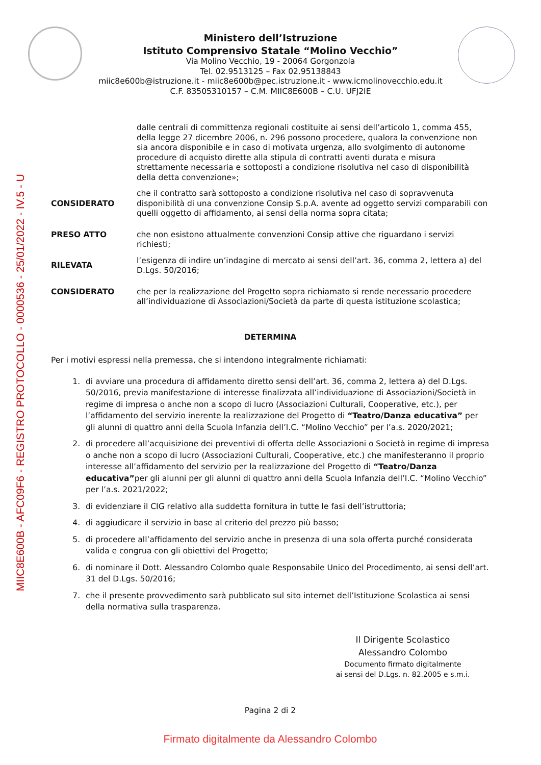MIIC8E600B - AFC09F6 - REGISTRO PROTOCOLLO - 0000536 - 25/01/2022 - IV.5 - U
Ministero dell’Istruzione
Istituto Comprensivo Statale “Molino Vecchio”
Via Molino Vecchio, 19 - 20064 Gorgonzola
Tel. 02.9513125 – Fax 02.95138843
miic8e600b@istruzione.it - miic8e600b@pec.istruzione.it - www.icmolinovecchio.edu.it
C.F. 83505310157 – C.M. MIIC8E600B – C.U. UFJ2IE
dalle centrali di committenza regionali costituite ai sensi dell’articolo 1, comma 455, della legge 27 dicembre 2006, n. 296 possono procedere, qualora la convenzione non sia ancora disponibile e in caso di motivata urgenza, allo svolgimento di autonome procedure di acquisto dirette alla stipula di contratti aventi durata e misura strettamente necessaria e sottoposti a condizione risolutiva nel caso di disponibilità della detta convenzione»;
CONSIDERATO che il contratto sarà sottoposto a condizione risolutiva nel caso di sopravvenuta disponibilità di una convenzione Consip S.p.A. avente ad oggetto servizi comparabili con quelli oggetto di affidamento, ai sensi della norma sopra citata;
PRESO ATTO che non esistono attualmente convenzioni Consip attive che riguardano i servizi richiesti;
RILEVATA l’esigenza di indire un’indagine di mercato ai sensi dell’art. 36, comma 2, lettera a) del D.Lgs. 50/2016;
CONSIDERATO che per la realizzazione del Progetto sopra richiamato si rende necessario procedere all’individuazione di Associazioni/Società da parte di questa istituzione scolastica;
DETERMINA
Per i motivi espressi nella premessa, che si intendono integralmente richiamati:
1. di avviare una procedura di affidamento diretto sensi dell’art. 36, comma 2, lettera a) del D.Lgs. 50/2016, previa manifestazione di interesse finalizzata all’individuazione di Associazioni/Società in regime di impresa o anche non a scopo di lucro (Associazioni Culturali, Cooperative, etc.), per l’affidamento del servizio inerente la realizzazione del Progetto di “Teatro/Danza educativa” per gli alunni di quattro anni della Scuola Infanzia dell’I.C. “Molino Vecchio” per l’a.s. 2020/2021;
2. di procedere all’acquisizione dei preventivi di offerta delle Associazioni o Società in regime di impresa o anche non a scopo di lucro (Associazioni Culturali, Cooperative, etc.) che manifesteranno il proprio interesse all’affidamento del servizio per la realizzazione del Progetto di “Teatro/Danza educativa”per gli alunni per gli alunni di quattro anni della Scuola Infanzia dell’I.C. “Molino Vecchio” per l’a.s. 2021/2022;
3. di evidenziare il CIG relativo alla suddetta fornitura in tutte le fasi dell’istruttoria;
4. di aggiudicare il servizio in base al criterio del prezzo più basso;
5. di procedere all’affidamento del servizio anche in presenza di una sola offerta purché considerata valida e congrua con gli obiettivi del Progetto;
6. di nominare il Dott. Alessandro Colombo quale Responsabile Unico del Procedimento, ai sensi dell’art. 31 del D.Lgs. 50/2016;
7. che il presente provvedimento sarà pubblicato sul sito internet dell’Istituzione Scolastica ai sensi della normativa sulla trasparenza.
Il Dirigente Scolastico
Alessandro Colombo
Documento firmato digitalmente
ai sensi del D.Lgs. n. 82.2005 e s.m.i.
Pagina 2 di 2
Firmato digitalmente da Alessandro Colombo